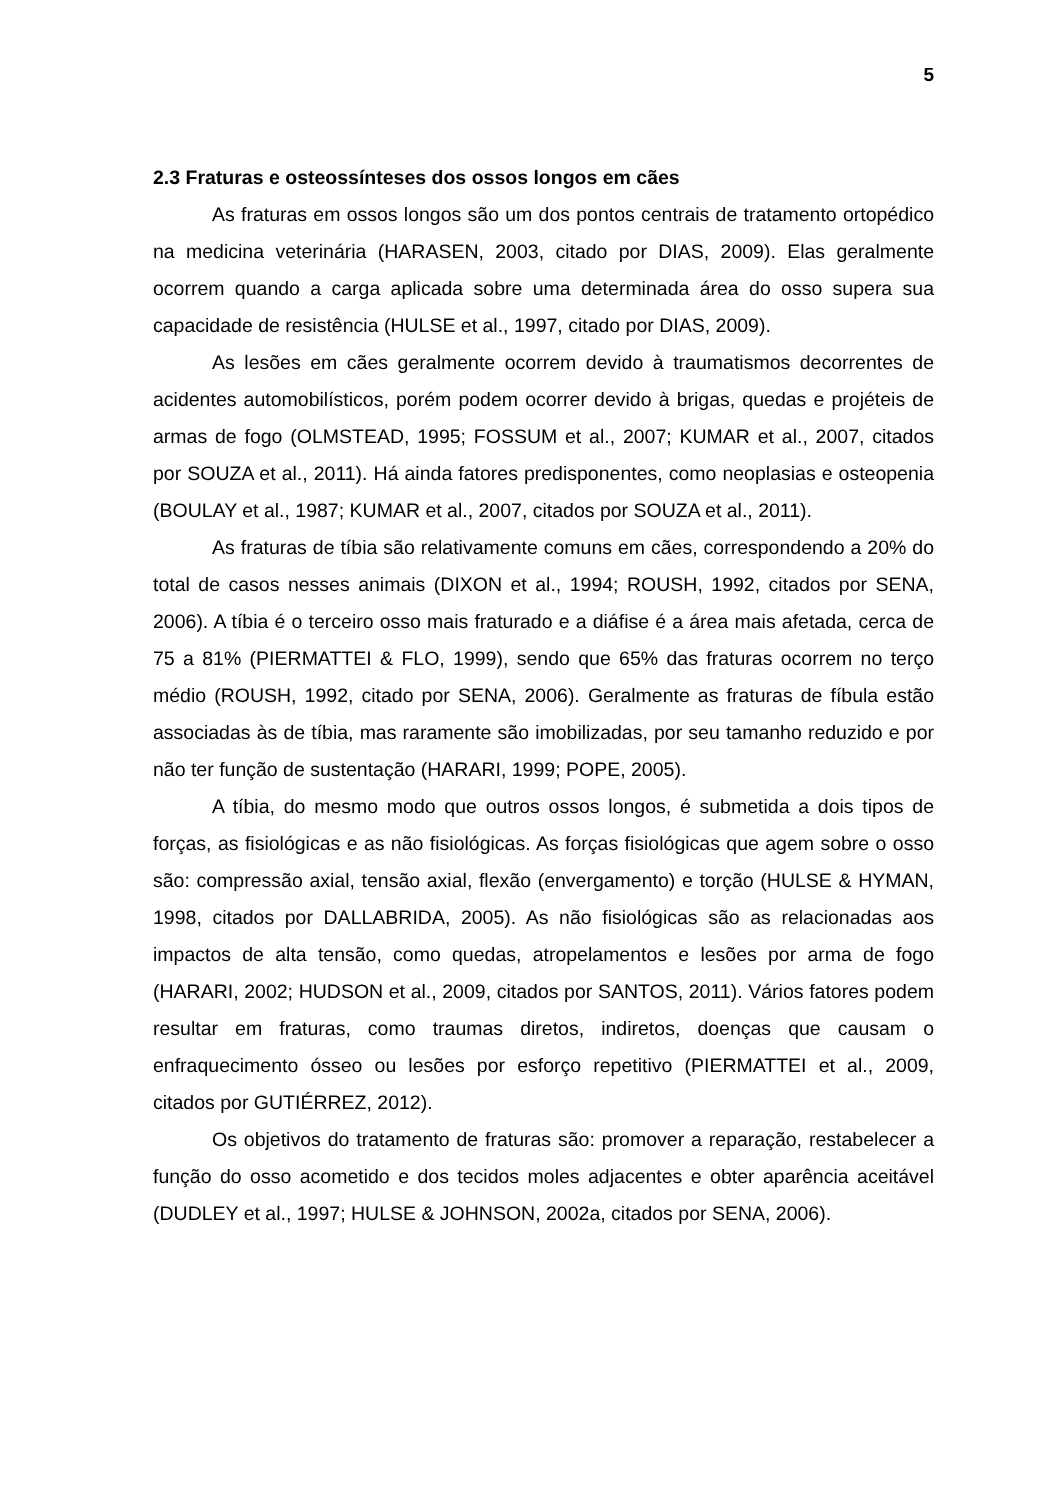5
2.3 Fraturas e osteossínteses dos ossos longos em cães
As fraturas em ossos longos são um dos pontos centrais de tratamento ortopédico na medicina veterinária (HARASEN, 2003, citado por DIAS, 2009). Elas geralmente ocorrem quando a carga aplicada sobre uma determinada área do osso supera sua capacidade de resistência (HULSE et al., 1997, citado por DIAS, 2009).
As lesões em cães geralmente ocorrem devido à traumatismos decorrentes de acidentes automobilísticos, porém podem ocorrer devido à brigas, quedas e projéteis de armas de fogo (OLMSTEAD, 1995; FOSSUM et al., 2007; KUMAR et al., 2007, citados por SOUZA et al., 2011). Há ainda fatores predisponentes, como neoplasias e osteopenia (BOULAY et al., 1987; KUMAR et al., 2007, citados por SOUZA et al., 2011).
As fraturas de tíbia são relativamente comuns em cães, correspondendo a 20% do total de casos nesses animais (DIXON et al., 1994; ROUSH, 1992, citados por SENA, 2006). A tíbia é o terceiro osso mais fraturado e a diáfise é a área mais afetada, cerca de 75 a 81% (PIERMATTEI & FLO, 1999), sendo que 65% das fraturas ocorrem no terço médio (ROUSH, 1992, citado por SENA, 2006). Geralmente as fraturas de fíbula estão associadas às de tíbia, mas raramente são imobilizadas, por seu tamanho reduzido e por não ter função de sustentação (HARARI, 1999; POPE, 2005).
A tíbia, do mesmo modo que outros ossos longos, é submetida a dois tipos de forças, as fisiológicas e as não fisiológicas. As forças fisiológicas que agem sobre o osso são: compressão axial, tensão axial, flexão (envergamento) e torção (HULSE & HYMAN, 1998, citados por DALLABRIDA, 2005). As não fisiológicas são as relacionadas aos impactos de alta tensão, como quedas, atropelamentos e lesões por arma de fogo (HARARI, 2002; HUDSON et al., 2009, citados por SANTOS, 2011). Vários fatores podem resultar em fraturas, como traumas diretos, indiretos, doenças que causam o enfraquecimento ósseo ou lesões por esforço repetitivo (PIERMATTEI et al., 2009, citados por GUTIÉRREZ, 2012).
Os objetivos do tratamento de fraturas são: promover a reparação, restabelecer a função do osso acometido e dos tecidos moles adjacentes e obter aparência aceitável (DUDLEY et al., 1997; HULSE & JOHNSON, 2002a, citados por SENA, 2006).